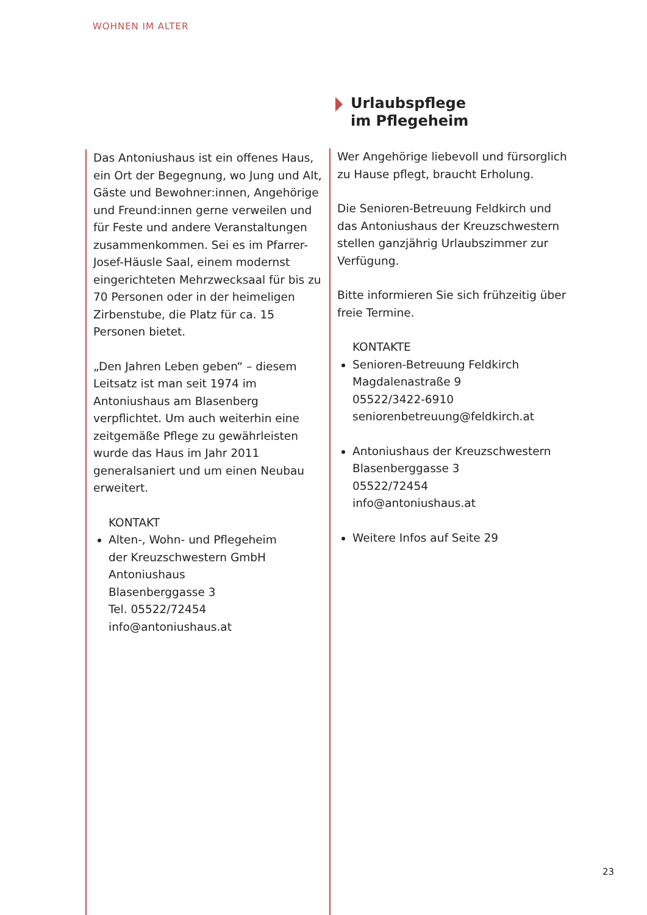WOHNEN IM ALTER
Das Antoniushaus ist ein offenes Haus, ein Ort der Begegnung, wo Jung und Alt, Gäste und Bewohner:innen, Angehörige und Freund:innen gerne verweilen und für Feste und andere Veranstaltungen zusammenkommen. Sei es im Pfarrer-Josef-Häusle Saal, einem modernst eingerichteten Mehrzwecksaal für bis zu 70 Personen oder in der heimeligen Zirbenstube, die Platz für ca. 15 Personen bietet.
„Den Jahren Leben geben“ – diesem Leitsatz ist man seit 1974 im Antoniushaus am Blasenberg verpflichtet. Um auch weiterhin eine zeitgemäße Pflege zu gewährleisten wurde das Haus im Jahr 2011 generalsaniert und um einen Neubau erweitert.
KONTAKT
Alten-, Wohn- und Pflegeheim
der Kreuzschwestern GmbH
Antoniushaus
Blasenberggasse 3
Tel. 05522/72454
info@antoniushaus.at
Urlaubspflege
im Pflegeheim
Wer Angehörige liebevoll und fürsorglich zu Hause pflegt, braucht Erholung.
Die Senioren-Betreuung Feldkirch und das Antoniushaus der Kreuzschwestern stellen ganzjährig Urlaubszimmer zur Verfügung.
Bitte informieren Sie sich frühzeitig über freie Termine.
KONTAKTE
Senioren-Betreuung Feldkirch
Magdalenastraße 9
05522/3422-6910
seniorenbetreuung@feldkirch.at
Antoniushaus der Kreuzschwestern
Blasenberggasse 3
05522/72454
info@antoniushaus.at
Weitere Infos auf Seite 29
23